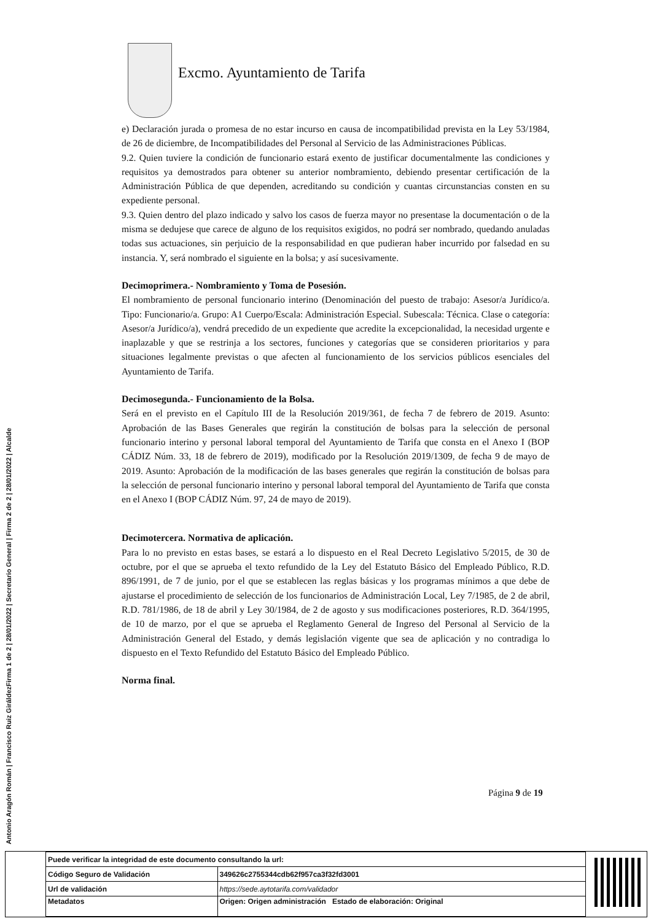Excmo. Ayuntamiento de Tarifa
e) Declaración jurada o promesa de no estar incurso en causa de incompatibilidad prevista en la Ley 53/1984, de 26 de diciembre, de Incompatibilidades del Personal al Servicio de las Administraciones Públicas.
9.2. Quien tuviere la condición de funcionario estará exento de justificar documentalmente las condiciones y requisitos ya demostrados para obtener su anterior nombramiento, debiendo presentar certificación de la Administración Pública de que dependen, acreditando su condición y cuantas circunstancias consten en su expediente personal.
9.3. Quien dentro del plazo indicado y salvo los casos de fuerza mayor no presentase la documentación o de la misma se dedujese que carece de alguno de los requisitos exigidos, no podrá ser nombrado, quedando anuladas todas sus actuaciones, sin perjuicio de la responsabilidad en que pudieran haber incurrido por falsedad en su instancia. Y, será nombrado el siguiente en la bolsa; y así sucesivamente.
Decimoprimera.- Nombramiento y Toma de Posesión.
El nombramiento de personal funcionario interino (Denominación del puesto de trabajo: Asesor/a Jurídico/a. Tipo: Funcionario/a. Grupo: A1 Cuerpo/Escala: Administración Especial. Subescala: Técnica. Clase o categoría: Asesor/a Jurídico/a), vendrá precedido de un expediente que acredite la excepcionalidad, la necesidad urgente e inaplazable y que se restrinja a los sectores, funciones y categorías que se consideren prioritarios y para situaciones legalmente previstas o que afecten al funcionamiento de los servicios públicos esenciales del Ayuntamiento de Tarifa.
Decimosegunda.- Funcionamiento de la Bolsa.
Será en el previsto en el Capítulo III de la Resolución 2019/361, de fecha 7 de febrero de 2019. Asunto: Aprobación de las Bases Generales que regirán la constitución de bolsas para la selección de personal funcionario interino y personal laboral temporal del Ayuntamiento de Tarifa que consta en el Anexo I (BOP CÁDIZ Núm. 33, 18 de febrero de 2019), modificado por la Resolución 2019/1309, de fecha 9 de mayo de 2019. Asunto: Aprobación de la modificación de las bases generales que regirán la constitución de bolsas para la selección de personal funcionario interino y personal laboral temporal del Ayuntamiento de Tarifa que consta en el Anexo I (BOP CÁDIZ Núm. 97, 24 de mayo de 2019).
Decimotercera. Normativa de aplicación.
Para lo no previsto en estas bases, se estará a lo dispuesto en el Real Decreto Legislativo 5/2015, de 30 de octubre, por el que se aprueba el texto refundido de la Ley del Estatuto Básico del Empleado Público, R.D. 896/1991, de 7 de junio, por el que se establecen las reglas básicas y los programas mínimos a que debe de ajustarse el procedimiento de selección de los funcionarios de Administración Local, Ley 7/1985, de 2 de abril, R.D. 781/1986, de 18 de abril y Ley 30/1984, de 2 de agosto y sus modificaciones posteriores, R.D. 364/1995, de 10 de marzo, por el que se aprueba el Reglamento General de Ingreso del Personal al Servicio de la Administración General del Estado, y demás legislación vigente que sea de aplicación y no contradiga lo dispuesto en el Texto Refundido del Estatuto Básico del Empleado Público.
Norma final.
Página 9 de 19
Firma 1 de 2 | 28/01/2022 | Secretario General | Firma 2 de 2 | 28/01/2022 | Alcalde
Antonio Aragón Román | Francisco Ruiz Giráldez
| Puede verificar la integridad de este documento consultando la url: | |
| Código Seguro de Validación | 349626c2755344cdb62f957ca3f32fd3001 |
| Url de validación | https://sede.aytotarifa.com/validador |
| Metadatos | Origen: Origen administración Estado de elaboración: Original |